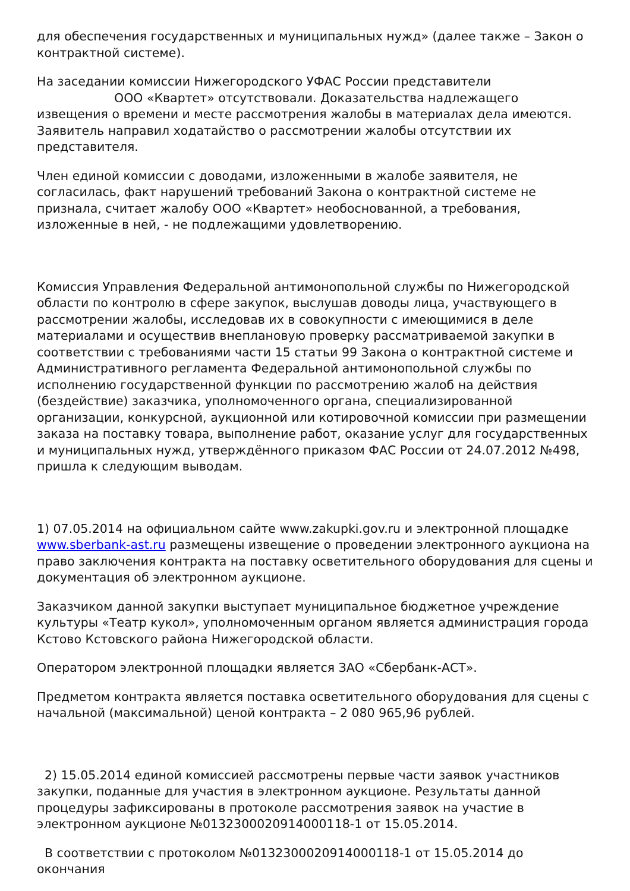для обеспечения государственных и муниципальных нужд» (далее также – Закон о контрактной системе).
На заседании комиссии Нижегородского УФАС России представители
ООО «Квартет» отсутствовали. Доказательства надлежащего извещения о времени и месте рассмотрения жалобы в материалах дела имеются. Заявитель направил ходатайство о рассмотрении жалобы отсутствии их представителя.
Член единой комиссии с доводами, изложенными в жалобе заявителя, не согласилась, факт нарушений требований Закона о контрактной системе не признала, считает жалобу ООО «Квартет» необоснованной, а требования, изложенные в ней, - не подлежащими удовлетворению.
Комиссия Управления Федеральной антимонопольной службы по Нижегородской области по контролю в сфере закупок, выслушав доводы лица, участвующего в рассмотрении жалобы, исследовав их в совокупности с имеющимися в деле материалами и осуществив внеплановую проверку рассматриваемой закупки в соответствии с требованиями части 15 статьи 99 Закона о контрактной системе и Административного регламента Федеральной антимонопольной службы по исполнению государственной функции по рассмотрению жалоб на действия (бездействие) заказчика, уполномоченного органа, специализированной организации, конкурсной, аукционной или котировочной комиссии при размещении заказа на поставку товара, выполнение работ, оказание услуг для государственных и муниципальных нужд, утверждённого приказом ФАС России от 24.07.2012 №498, пришла к следующим выводам.
1) 07.05.2014 на официальном сайте www.zakupki.gov.ru и электронной площадке www.sberbank-ast.ru размещены извещение о проведении электронного аукциона на право заключения контракта на поставку осветительного оборудования для сцены и документация об электронном аукционе.
Заказчиком данной закупки выступает муниципальное бюджетное учреждение культуры «Театр кукол», уполномоченным органом является администрация города Кстово Кстовского района Нижегородской области.
Оператором электронной площадки является ЗАО «Сбербанк-АСТ».
Предметом контракта является поставка осветительного оборудования для сцены с начальной (максимальной) ценой контракта – 2 080 965,96 рублей.
2) 15.05.2014 единой комиссией рассмотрены первые части заявок участников закупки, поданные для участия в электронном аукционе. Результаты данной процедуры зафиксированы в протоколе рассмотрения заявок на участие в электронном аукционе №0132300020914000118-1 от 15.05.2014.
В соответствии с протоколом №0132300020914000118-1 от 15.05.2014 до окончания